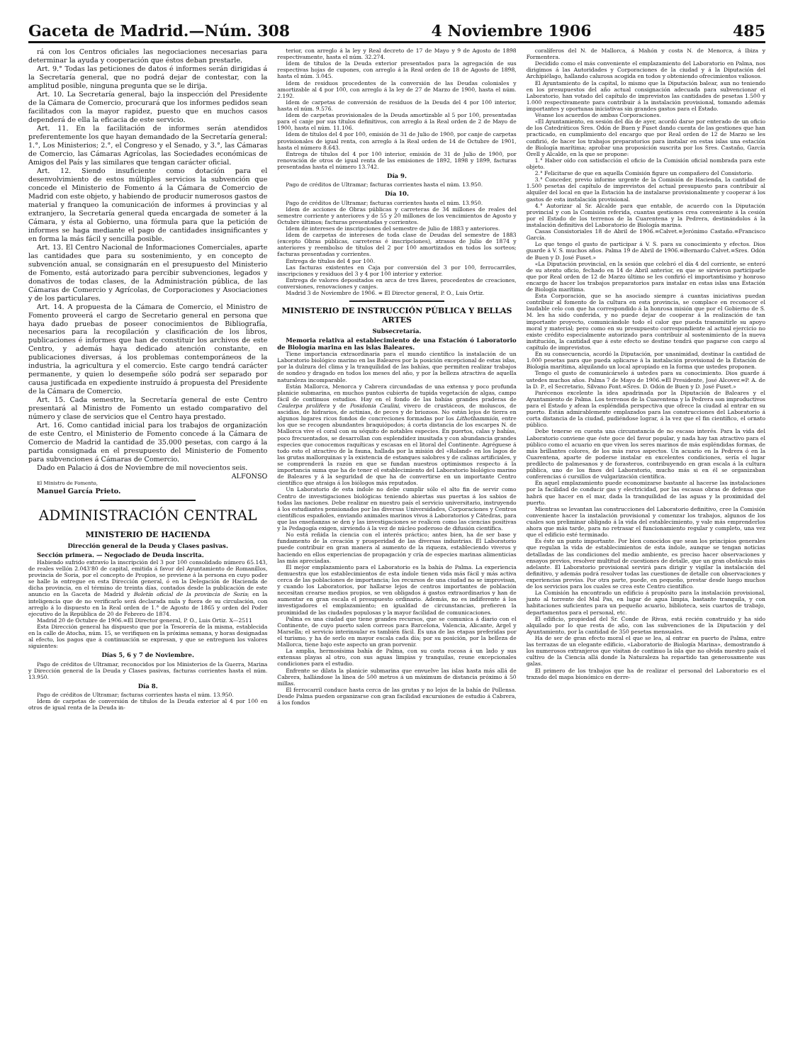Gaceta de Madrid.—Núm. 308 4 Noviembre 1906 485
rá con los Centros oficiales las negociaciones necesarias para determinar la ayuda y cooperación que éstos deban prestarle.
Art. 9.° Todas las peticiones de datos é informes serán dirigidas á la Secretaría general, que no podrá dejar de contestar, con la amplitud posible, ninguna pregunta que se le dirija.
Art. 10. La Secretaría general, bajo la inspección del Presidente de la Cámara de Comercio, procurará que los informes pedidos sean facilitados con la mayor rapidez, puesto que en muchos casos dependerá de ella la eficacia de este servicio.
Art. 11. En la facilitación de informes serán atendidos preferentemente los que hayan demandado de la Secretaría general: 1.°, Los Ministerios; 2.°, el Congreso y el Senado, y 3.°, las Cámaras de Comercio, las Cámaras Agrícolas, las Sociedades económicas de Amigos del País y las similares que tengan carácter oficial.
Art. 12. Siendo insuficiente como dotación para el desenvolvimiento de estos múltiples servicios la subvención que concede el Ministerio de Fomento á la Cámara de Comercio de Madrid con este objeto, y habiendo de producir numerosos gastos de material y franqueo la comunicación de informes á provincias y al extranjero, la Secretaría general queda encargada de someter á la Cámara, y ésta al Gobierno, una fórmula para que la petición de informes se haga mediante el pago de cantidades insignificantes y en forma la más fácil y sencilla posible.
Art. 13. El Centro Nacional de Informaciones Comerciales, aparte las cantidades que para su sostenimiento, y en concepto de subvención anual, se consignarán en el presupuesto del Ministerio de Fomento, está autorizado para percibir subvenciones, legados y donativos de todas clases, de la Administración pública, de las Cámaras de Comercio y Agrícolas, de Corporaciones y Asociaciones y de los particulares.
Art. 14. A propuesta de la Cámara de Comercio, el Ministro de Fomento proveerá el cargo de Secretario general en persona que haya dado pruebas de poseer conocimientos de Bibliografía, necesarios para la recopilación y clasificación de los libros, publicaciones é informes que han de constituir los archivos de este Centro, y además haya dedicado atención constante, en publicaciones diversas, á los problemas contemporáneos de la industria, la agricultura y el comercio. Este cargo tendrá carácter permanente, y quien lo desempeñe sólo podrá ser separado por causa justificada en expediente instruído á propuesta del Presidente de la Cámara de Comercio.
Art. 15. Cada semestre, la Secretaría general de este Centro presentará al Ministro de Fomento un estado comparativo del número y clase de servicios que el Centro haya prestado.
Art. 16. Como cantidad inicial para los trabajos de organización de este Centro, el Ministerio de Fomento concede á la Cámara de Comercio de Madrid la cantidad de 35.000 pesetas, con cargo á la partida consignada en el presupuesto del Ministerio de Fomento para subvenciones á Cámaras de Comercio.
Dado en Palacio á dos de Noviembre de mil novecientos seis.
ALFONSO
El Ministro de Fomento,
Manuel García Prieto.
ADMINISTRACIÓN CENTRAL
MINISTERIO DE HACIENDA
Dirección general de la Deuda y Clases pasivas.
Sección primera. — Negociado de Deuda inscrita.
Habiendo sufrido extravío la inscripción del 3 por 100 consolidado número 65.143, de reales vellón 2.043'80 de capital, emitida á favor del Ayuntamiento de Romanillos, provincia de Soria, por el concepto de Propios, se previene á la persona en cuyo poder se halle la entregue en esta Dirección general, ó en la Delegación de Hacienda de dicha provincia, en el término de treinta días, contados desde la publicación de este anuncio en la Gaceta de Madrid y Boletín oficial de la provincia de Soria; en la inteligencia que de no verificarlo será declarada nula y fuera de su circulación, con arreglo á lo dispuesto en la Real orden de 1.° de Agosto de 1865 y orden del Poder ejecutivo de la República de 20 de Febrero de 1874.
Madrid 20 de Octubre de 1906.=El Director general, P. O., Luis Ortiz. X—2511
Esta Dirección general ha dispuesto que por la Tesorería de la misma, establecida en la calle de Atocha, núm. 15, se verifiquen en la próxima semana, y horas designadas al efecto, los pagos que á continuación se expresan, y que se entreguen los valores siguientes:
Días 5, 6 y 7 de Noviembre.
Pago de créditos de Ultramar, reconocidos por los Ministerios de la Guerra, Marina y Dirección general de la Deuda y Clases pasivas, facturas corrientes hasta el núm. 13.950.
Día 8.
Pago de créditos de Ultramar; facturas corrientes hasta el núm. 13.950.
Idem de carpetas de conversión de títulos de la Deuda exterior al 4 por 100 en otros de igual renta de la Deuda in-
terior, con arreglo á la ley y Real decreto de 17 de Mayo y 9 de Agosto de 1898 respectivamente, hasta el núm. 32.274.
Idem de títulos de la Deuda exterior presentados para la agregación de sus respectivas hojas de cupones, con arreglo á la Real orden de 18 de Agosto de 1898, hasta el núm. 3.045.
Idem de residuos procedentes de la conversión de las Deudas coloniales y amortizable al 4 por 100, con arreglo á la ley de 27 de Marzo de 1900, hasta el núm. 2.192.
Idem de carpetas de conversión de residuos de la Deuda del 4 por 100 interior, hasta el núm. 9.576.
Idem de carpetas provisionales de la Deuda amortizable al 5 por 100, presentadas para el canje por sus títulos definitivos, con arreglo á la Real orden de 2 de Mayo de 1900, hasta el núm. 11.106.
Idem de títulos del 4 por 100, emisión de 31 de Julio de 1900, por canje de carpetas provisionales de igual renta, con arreglo á la Real orden de 14 de Octubre de 1901, hasta el número 8.643.
Entrega de títulos del 4 por 100 interior, emisión de 31 de Julio de 1900, por renovación de otros de igual renta de las emisiones de 1892, 1898 y 1899, facturas presentadas hasta el número 13.742.
Día 9.
Pago de créditos de Ultramar; facturas corrientes hasta el núm. 13.950.
Día 10.
Pago de créditos de Ultramar; facturas corrientes hasta el núm. 13.950.
Idem de acciones de Obras públicas y carreteras de 34 millones de reales del semestre corriente y anteriores y de 55 y 20 millones de los vencimientos de Agosto y Octubre últimos; facturas presentadas y corrientes.
Idem de intereses de inscripciones del semestre de Julio de 1883 y anteriores.
Idem de carpetas de intereses de toda clase de Deudas del semestre de 1883 (excepto Obras públicas, carreteras é inscripciones), atrasos de Julio de 1874 y anteriores y reembolso de títulos del 2 por 100 amortizados en todos los sorteos; facturas presentadas y corrientes.
Entrega de títulos del 4 por 100.
Las facturas existentes en Caja por conversión del 3 por 100, ferrocarriles, inscripciones y residuos del 3 y 4 por 100 interior y exterior.
Entrega de valores depositados en arca de tres llaves, procedentes de creaciones, conversiones, renovaciones y canjes.
Madrid 3 de Noviembre de 1906. = El Director general, P. O., Luis Ortiz.
MINISTERIO DE INSTRUCCIÓN PÚBLICA Y BELLAS ARTES
Subsecretaría.
Memoria relativa al establecimiento de una Estación ó Laboratorio de Biología marina en las islas Baleares.
Tiene importancia extraordinaria para el mundo científico la instalación de un Laboratorio biológico marino en las Baleares por la posición excepcional de estas islas, por la dulzura del clima y la tranquilidad de las bahías, que permiten realizar trabajos de sondeo y dragado en todos los meses del año, y por la belleza atractiva de aquella naturaleza incomparable.
Están Mallorca, Menorca y Cabrera circundadas de una extensa y poco profunda planicie submarina, en muchos puntos cubierta de tupida vegetación de algas, campo fácil de continuos estudios. Hay en el fondo de las bahías grandes praderas de Caulerpa prolifera y de Posidonia Caulini, vivero de crustáceos, de moluscos, de ascidias, de hidrarios, de actinias, de peces y de briozoos. No están lejos de tierra en algunos lugares ricos fondos de concreciones formadas por los Lithothammión, entre los que se recogen abundantes braquiópodos; á corta distancia de los escarpes N. de Mallorca vive el coral con su séquito de notables especies. En puertos, calas y bahías, poco frecuentados, se desarrollan con esplendidez inusitada y con abundancia grandes especies que conocemos raquíticas y escasas en el litoral del Continente. Agréguese á todo esto el atractivo de la fauna, hallada por la misión del «Roland» en los lagos de las grutas mallorquinas y la existencia de estanques salobres y de calinas artificiales, y se comprenderá la razón en que se fundan nuestros optimismos respecto á la importancia suma que ha de tener el establecimiento del Laboratorio biológico marino de Baleares y á la seguridad de que ha de convertirse en un importante Centro científico que atraiga á los biólogos más reputados.
Un Laboratorio de esta índole no debe cumplir sólo el alto fin de servir como Centro de investigaciones biológicas teniendo abiertas sus puertas á los sabios de todas las naciones. Debe realizar en nuestro país el servicio universitario, instruyendo á los estudiantes pensionados por las diversas Universidades, Corporaciones y Centros científicos españoles, enviando animales marinos vivos á Laboratorios y Cátedras, para que las enseñanzas se den y las investigaciones se realicen como las ciencias positivas y la Pedagogía exigen, sirviendo á la vez de núcleo poderoso de difusión científica.
No está reñida la ciencia con el interés práctico; antes bien, ha de ser base y fundamento de la creación y prosperidad de las diversas industrias. El Laboratorio puede contribuir en gran manera al aumento de la riqueza, estableciendo viveros y haciendo en ellos experiencias de propagación y cría de especies marinas alimenticias las más apreciadas.
El mejor emplazamiento para el Laboratorio es la bahía de Palma. La experiencia demuestra que los establecimientos de esta índole tienen vida más fácil y más activa cerca de las poblaciones de importancia; los recursos de una ciudad no se improvisan, y cuando los Laboratorios, por hallarse lejos de centros importantes de población necesitan crearse medios propios, se ven obligados á gastos extraordinarios y han de aumentar en gran escala el presupuesto ordinario. Además, no es indiferente á los investigadores el emplazamiento; en igualdad de circunstancias, prefieren la proximidad de las ciudades populosas y la mayor facilidad de comunicaciones.
Palma es una ciudad que tiene grandes recursos, que se comunica á diario con el Continente, de cuyo puerto salen correos para Barcelona, Valencia, Alicante, Argel y Marsella; el servicio interinsular es también fácil. Es una de las etapas preferidas por el turismo, y ha de serlo en mayor escala cada día; por su posición, por la belleza de Mallorca, tiene bajo este aspecto un gran porvenir.
La amplia, hermosísima bahía de Palma, con su costa rocosa á un lado y sus extensas playas al otro, con sus aguas limpias y tranquilas, reune excepcionales condiciones para el estudio.
Enfrente se dilata la planicie submarina que envuelve las islas hasta más allá de Cabrera, hallándose la línea de 500 metros á un máximum de distancia próximo á 50 millas.
El ferrocarril conduce hasta cerca de las grutas y no lejos de la bahía de Pollensa. Desde Palma pueden organizarse con gran facilidad excursiones de estudio á Cabrera, á los fondos
coralíferos del N. de Mallorca, á Mahón y costa N. de Menorca, á Ibiza y Formentera.
Decidido como el más conveniente el emplazamiento del Laboratorio en Palma, nos dirigimos á las Autoridades y Corporaciones de la ciudad y á la Diputación del Archipiélago, hallando calurosa acogida en todos y obteniendo ofrecimientos valiosos.
El Ayuntamiento de la capital, lo mismo que la Diputación balear, aun no teniendo en los presupuestos del año actual consignación adecuada para subvencionar el Laboratorio, han votado del capítulo de imprevistos las cantidades de pesetas 1.500 y 1.000 respectivamente para contribuir á la instalación provisional, tomando además importantes y oportunas iniciativas sin grandes gastos para el Estado.
Véanse los acuerdos de ambas Corporaciones.
«El Ayuntamiento, en sesión del día de ayer, acordó darse por enterado de un oficio de los Catedráticos Sres. Odón de Buen y Fuset dando cuenta de las gestiones que han practicado, en cumplimiento del encargo que por Real orden de 12 de Marzo se les confirió, de hacer los trabajos preparatorios para instalar en estas islas una estación de Biología marítima; aprobar una proposición suscrita por los Sres. Castaño, García Orell y Alcalde, en la que se propone:
1.° Haber oído con satisfacción el oficio de la Comisión oficial nombrada para este objeto.
2.° Felicitarse de que en aquella Comisión figure un compañero del Consistorio.
3.° Conceder, previo informe urgente de la Comisión de Hacienda, la cantidad de 1.500 pesetas del capítulo de imprevistos del actual presupuesto para contribuir al alquiler del local en que la Estación ha de instalarse provisionalmente y cooperar á los gastos de esta instalación provisional.
4.° Autorizar al Sr. Alcalde para que entable, de acuerdo con la Diputación provincial y con la Comisión referida, cuantas gestiones crea conveniente á la cesión por el Estado de los terrenos de la Cuarentena y la Pedrera, destinándolos á la instalación definitiva del Laboratorio de Biología marina.
Casas Consistoriales 18 de Abril de 1906.=Calvet.=Jerónimo Castaño.=Francisco García.
Lo que tengo el gusto de participar á V. S. para su conocimiento y efectos. Dios guarde á V. S. muchos años. Palma 19 de Abril de 1906.=Bernardo Calvet.=Sres. Odón de Buen y D. José Fuset.»
«La Diputación provincial, en la sesión que celebró el día 4 del corriente, se enteró de su atento oficio, fechado en 14 de Abril anterior, en que se sirvieron participarle que por Real orden de 12 de Marzo último se les confirió el importantísimo y honroso encargo de hacer los trabajos preparatorios para instalar en estas islas una Estación de Biología marítima.
Esta Corporación, que se ha asociado siempre á cuantas iniciativas puedan contribuir al fomento de la cultura en esta provincia, se complace en reconocer el laudable celo con que ha correspondido á la honrosa misión que por el Gobierno de S. M. les ha sido conferida, y no puede dejar de cooperar á la realización de tan importante proyecto, comunicándole todo el calor que pueda transmitirle su apoyo moral y material; pero como en su presupuesto correspondiente al actual ejercicio no existe crédito especialmente autorizado para contribuir al sostenimiento de la nueva institución, la cantidad que á este efecto se destine tendrá que pagarse con cargo al capítulo de imprevistos.
En su consecuencia, acordó la Diputación, por unanimidad, destinar la cantidad de 1.000 pesetas para que pueda aplicarse á la instalación provisional de la Estación de Biología marítima, alquilando un local apropiado en la forma que ustedes proponen.
Tengo el gusto de comunicárselo á ustedes para su conocimiento. Dios guarde á ustedes muchos años. Palma 7 de Mayo de 1906.=El Presidente, José Alcover.=P. A. de la D. P., el Secretario, Silvano Font.=Sres. D. Odón de Buen y D. José Fuset.»
Parécenos excelente la idea apadrinada por la Diputación de Baleares y el Ayuntamiento de Palma. Los terrenos de la Cuarentena y la Pedrera son improductivos para el Estado y afean la espléndida perspectiva que ofrece la ciudad al entrar en su puerto. Están admirablemente emplazados para las construcciones del Laboratorio á corta distancia de la ciudad, pudiéndose lograr, á la vez que el fin científico, el ornato público.
Debe tenerse en cuenta una circunstancia de no escaso interés. Para la vida del Laboratorio conviene que éste goce del favor popular, y nada hay tan atractivo para el público como el acuario en que viven los seres marinos de más espléndidas formas, de más brillantes colores, de los más raros aspectos. Un acuario en la Pedrera ó en la Cuarentena, aparte de poderse instalar en excelentes condiciones, sería el lugar predilecto de palmesanos y de forasteros, contribuyendo en gran escala á la cultura pública, uno de los fines del Laboratorio, mucho más si en él se organizaban conferencias ó cursillos de vulgarización científica.
En aquel emplazamiento puede economizarse bastante al hacerse las instalaciones por la facilidad de conducir gas y electricidad, por las escasas obras de defensa que habrá que hacer en el mar, dada la tranquilidad de las aguas y la proximidad del puerto.
Mientras se levantan las construcciones del Laboratorio definitivo, cree la Comisión conveniente hacer la instalación provisional y comenzar los trabajos, algunos de los cuales son preliminar obligado á la vida del establecimiento, y vale más emprenderlos ahora que más tarde, para no retrasar el funcionamiento regular y completo, una vez que el edificio esté terminado.
Es éste un punto importante. Por bien conocidos que sean los principios generales que regulan la vida de establecimientos de esta índole, aunque se tengan noticias detalladas de las condiciones del medio ambiente, es preciso hacer observaciones y ensayos previos, resolver multitud de cuestiones de detalle, que un gran obstáculo más adelante. El Laboratorio provisional servirá para dirigir y vigilar la instalación del definitivo, y además podrá resolver todas las cuestiones de detalle con observaciones y experiencias previas. Por otra parte, puede, en pequeño, prestar desde luego muchos de los servicios para los cuales se crea este Centro científico.
La Comisión ha encontrado un edificio á propósito para la instalación provisional, junto al torrente del Mal Pas, en lugar de agua limpia, bastante tranquila, y con habitaciones suficientes para un pequeño acuario, biblioteca, seis cuartos de trabajo, departamentos para el personal, etc.
El edificio, propiedad del Sr. Conde de Rivas, está recién construído y ha sido alquilado por lo que resta de año, con las subvenciones de la Diputación y del Ayuntamiento, por la cantidad de 350 pesetas mensuales.
Ha de ser de gran efecto moral el que se lea, al entrar en puerto de Palma, entre las terrazas de un elegante edificio, «Laboratorio de Biología Marina», demostrando á los numerosos extranjeros que visitan de continuo la isla que no olvida nuestro país el cultivo de la Ciencia allá donde la Naturaleza ha repartido tan generosamente sus galas.
El primero de los trabajos que ha de realizar el personal del Laboratorio es el trazado del mapa bionómico en derre-